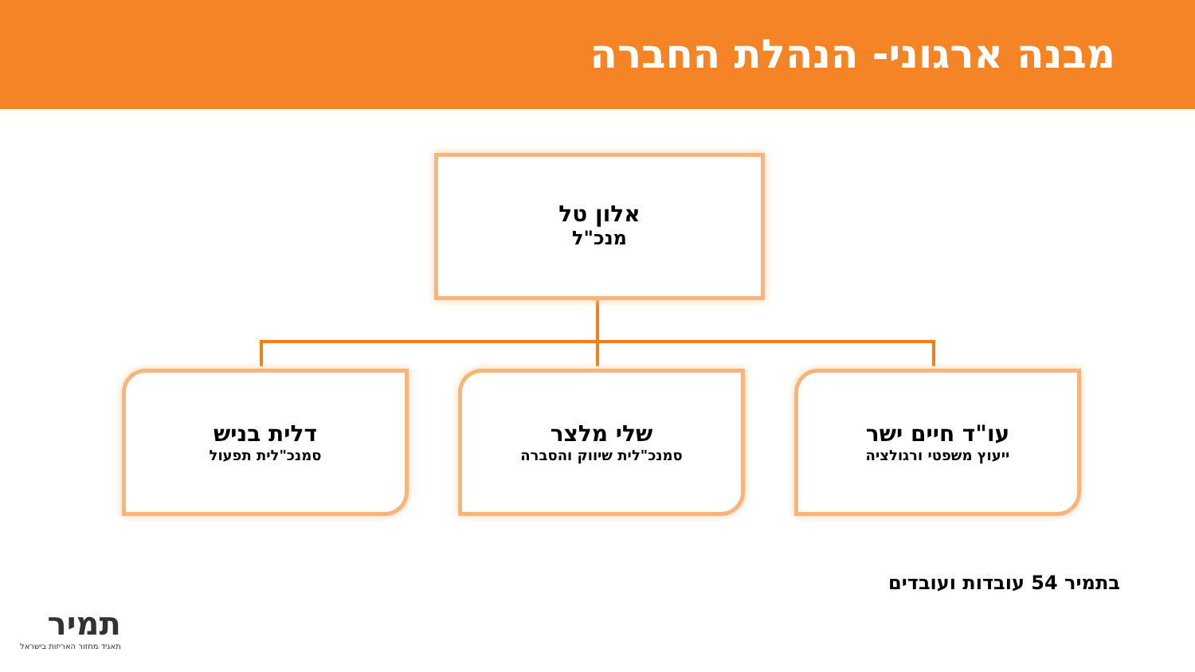מבנה ארגוני- הנהלת החברה
אלון טל
מנכ"ל
עו"ד חיים ישר
ייעוץ משפטי ורגולציה
שלי מלצר
סמנכ"לית שיווק והסברה
דלית בניש
סמנכ"לית תפעול
בתמיר 54 עובדות ועובדים
תמיר
תאגיד מחזור האריזות בישראל